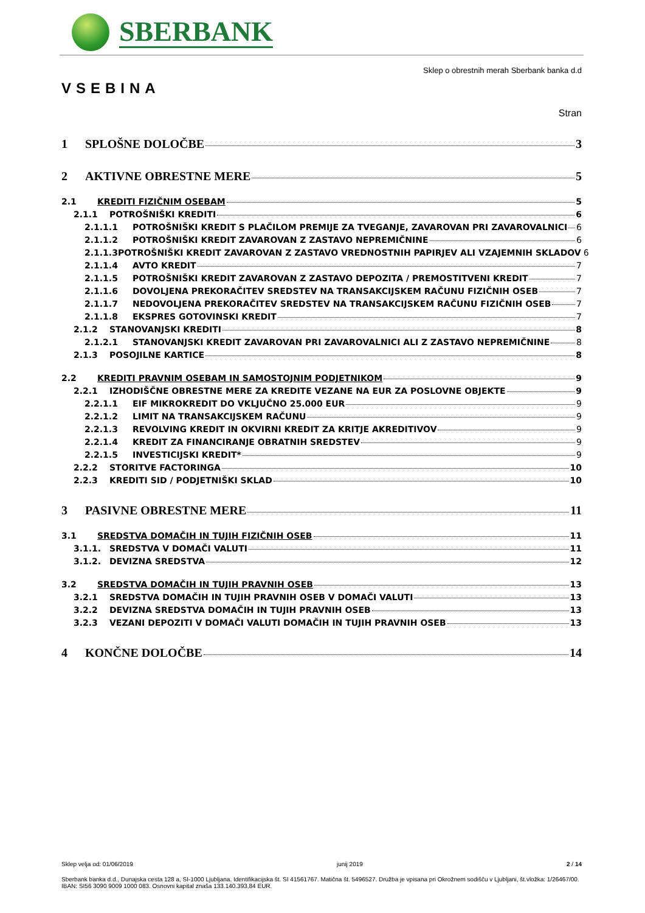SBERBANK
Sklep o obrestnih merah Sberbank banka d.d
VSEBINA
Stran
1 SPLOŠNE DOLOČBE 3
2 AKTIVNE OBRESTNE MERE 5
2.1 KREDITI FIZIČNIM OSEBAM 5
2.1.1 POTROŠNIŠKI KREDITI 6
2.1.1.1 POTROŠNIŠKI KREDIT S PLAČILOM PREMIJE ZA TVEGANJE, ZAVAROVAN PRI ZAVAROVALNICI 6
2.1.1.2 POTROŠNIŠKI KREDIT ZAVAROVAN Z ZASTAVO NEPREMIČNINE 6
2.1.1.3 POTROŠNIŠKI KREDIT ZAVAROVAN Z ZASTAVO VREDNOSTNIH PAPIRJEV ALI VZAJEMNIH SKLADOV 6
2.1.1.4 AVTO KREDIT 7
2.1.1.5 POTROŠNIŠKI KREDIT ZAVAROVAN Z ZASTAVO DEPOZITA / PREMOSTITVENI KREDIT 7
2.1.1.6 DOVOLJENA PREKORAČITEV SREDSTEV NA TRANSAKCIJSKEM RAČUNU FIZIČNIH OSEB 7
2.1.1.7 NEDOVOLJENA PREKORAČITEV SREDSTEV NA TRANSAKCIJSKEM RAČUNU FIZIČNIH OSEB 7
2.1.1.8 EKSPRES GOTOVINSKI KREDIT 7
2.1.2 STANOVANJSKI KREDITI 8
2.1.2.1 STANOVANJSKI KREDIT ZAVAROVAN PRI ZAVAROVALNICI ALI Z ZASTAVO NEPREMIČNINE 8
2.1.3 POSOJILNE KARTICE 8
2.2 KREDITI PRAVNIM OSEBAM IN SAMOSTOJNIM PODJETNIKOM 9
2.2.1 IZHODIŠČNE OBRESTNE MERE ZA KREDITE VEZANE NA EUR ZA POSLOVNE OBJEKTE 9
2.2.1.1 EIF MIKROKREDIT DO VKLJUČNO 25.000 EUR 9
2.2.1.2 LIMIT NA TRANSAKCIJSKEM RAČUNU 9
2.2.1.3 REVOLVING KREDIT IN OKVIRNI KREDIT ZA KRITJE AKREDITIVOV 9
2.2.1.4 KREDIT ZA FINANCIRANJE OBRATNIH SREDSTEV 9
2.2.1.5 INVESTICIJSKI KREDIT* 9
2.2.2 STORITVE FACTORINGA 10
2.2.3 KREDITI SID / PODJETNIŠKI SKLAD 10
3 PASIVNE OBRESTNE MERE 11
3.1 SREDSTVA DOMAČIH IN TUJIH FIZIČNIH OSEB 11
3.1.1. SREDSTVA V DOMAČI VALUTI 11
3.1.2. DEVIZNA SREDSTVA 12
3.2 SREDSTVA DOMAČIH IN TUJIH PRAVNIH OSEB 13
3.2.1 SREDSTVA DOMAČIH IN TUJIH PRAVNIH OSEB V DOMAČI VALUTI 13
3.2.2 DEVIZNA SREDSTVA DOMAČIH IN TUJIH PRAVNIH OSEB 13
3.2.3 VEZANI DEPOZITI V DOMAČI VALUTI DOMAČIH IN TUJIH PRAVNIH OSEB 13
4 KONČNE DOLOČBE 14
Sklep velja od: 01/06/2019 junij 2019 2 / 14
Sberbank banka d.d., Dunajska cesta 128 a, SI-1000 Ljubljana. Identifikacijska št. SI 41561767. Matična št. 5496527. Družba je vpisana pri Okrožnem sodišču v Ljubljani, št.vložka: 1/26467/00. IBAN: SI56 3090 9009 1000 083. Osnovni kapital znaša 133.140.393,84 EUR.